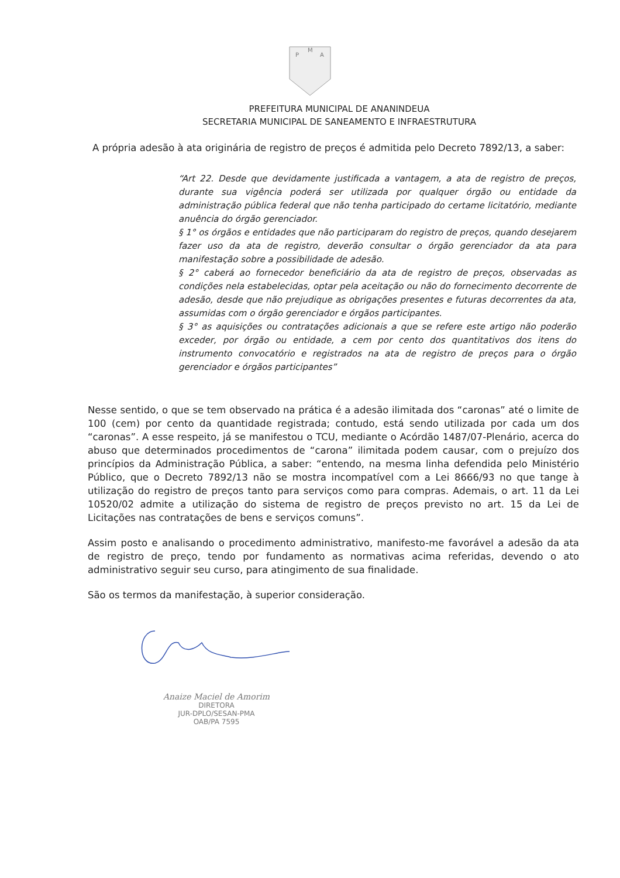P
M
A
PREFEITURA MUNICIPAL DE ANANINDEUA
SECRETARIA MUNICIPAL DE SANEAMENTO E INFRAESTRUTURA
A própria adesão à ata originária de registro de preços é admitida pelo Decreto 7892/13, a saber:
“Art 22. Desde que devidamente justificada a vantagem, a ata de registro de preços, durante sua vigência poderá ser utilizada por qualquer órgão ou entidade da administração pública federal que não tenha participado do certame licitatório, mediante anuência do órgão gerenciador.
§ 1° os órgãos e entidades que não participaram do registro de preços, quando desejarem fazer uso da ata de registro, deverão consultar o órgão gerenciador da ata para manifestação sobre a possibilidade de adesão.
§ 2° caberá ao fornecedor beneficiário da ata de registro de preços, observadas as condições nela estabelecidas, optar pela aceitação ou não do fornecimento decorrente de adesão, desde que não prejudique as obrigações presentes e futuras decorrentes da ata, assumidas com o órgão gerenciador e órgãos participantes.
§ 3° as aquisições ou contratações adicionais a que se refere este artigo não poderão exceder, por órgão ou entidade, a cem por cento dos quantitativos dos itens do instrumento convocatório e registrados na ata de registro de preços para o órgão gerenciador e órgãos participantes”
Nesse sentido, o que se tem observado na prática é a adesão ilimitada dos “caronas” até o limite de 100 (cem) por cento da quantidade registrada; contudo, está sendo utilizada por cada um dos “caronas”. A esse respeito, já se manifestou o TCU, mediante o Acórdão 1487/07-Plenário, acerca do abuso que determinados procedimentos de “carona” ilimitada podem causar, com o prejuízo dos princípios da Administração Pública, a saber: “entendo, na mesma linha defendida pelo Ministério Público, que o Decreto 7892/13 não se mostra incompatível com a Lei 8666/93 no que tange à utilização do registro de preços tanto para serviços como para compras. Ademais, o art. 11 da Lei 10520/02 admite a utilização do sistema de registro de preços previsto no art. 15 da Lei de Licitações nas contratações de bens e serviços comuns”.
Assim posto e analisando o procedimento administrativo, manifesto-me favorável a adesão da ata de registro de preço, tendo por fundamento as normativas acima referidas, devendo o ato administrativo seguir seu curso, para atingimento de sua finalidade.
São os termos da manifestação, à superior consideração.
Anaize Maciel de Amorim
DIRETORA
JUR-DPLO/SESAN-PMA
OAB/PA 7595